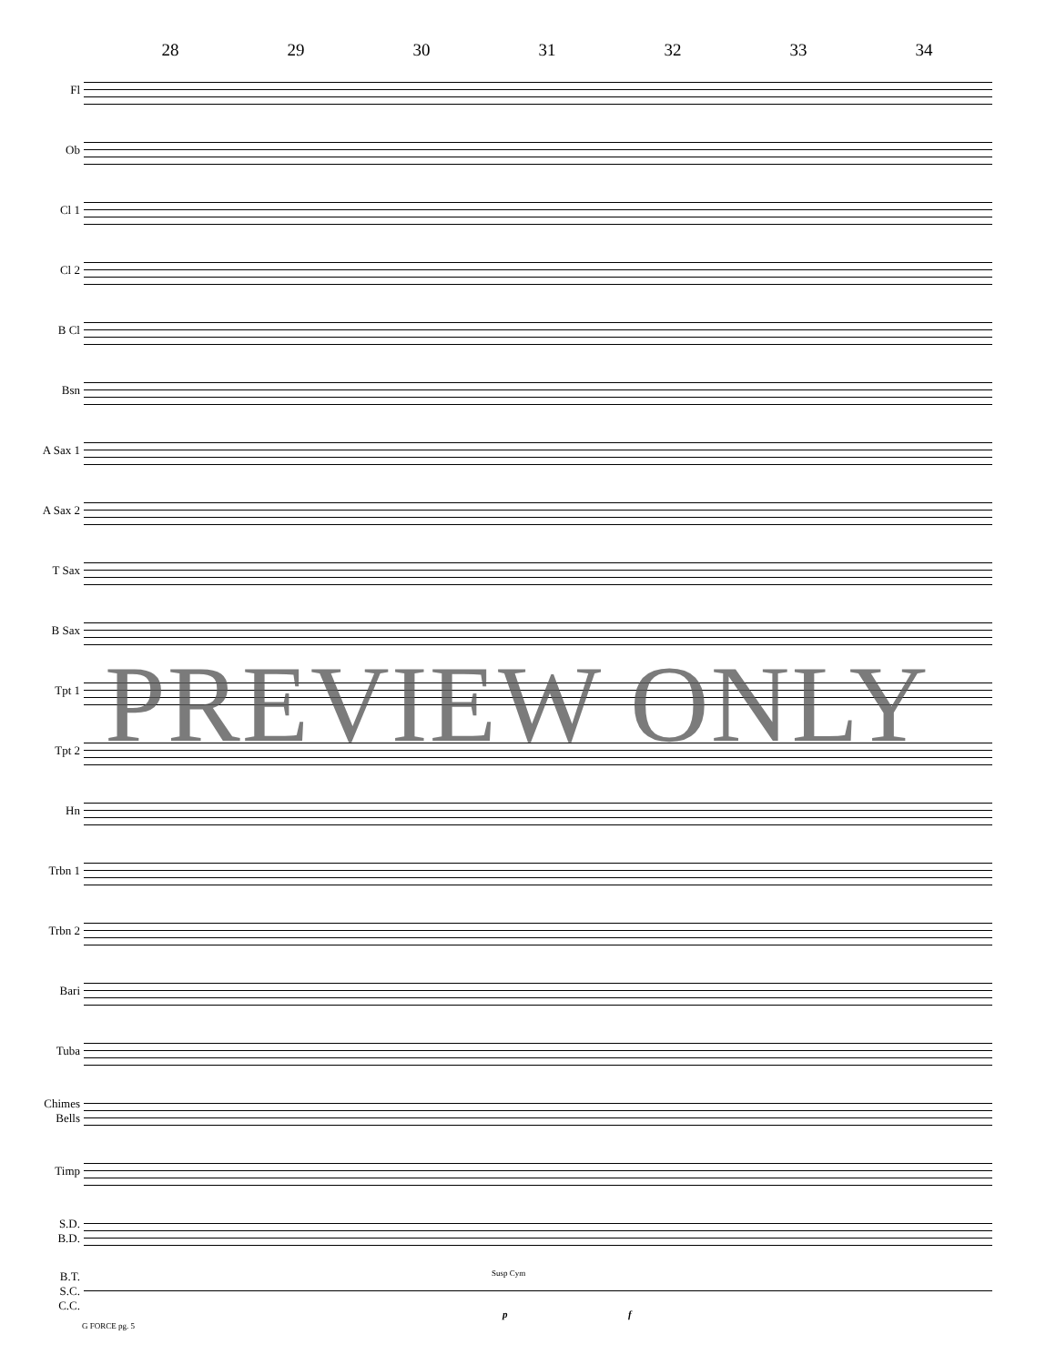28 29 30 31 32 33 34
Fl
Ob
Cl 1
Cl 2
B Cl
Bsn
A Sax 1
A Sax 2
T Sax
B Sax
Tpt 1
Tpt 2
Hn
Trbn 1
Trbn 2
Bari
Tuba
Chimes
Bells
Timp
S.D.
B.D.
B.T.
S.C.
C.C.
Susp Cym
p f
PREVIEW ONLY
G FORCE pg. 5